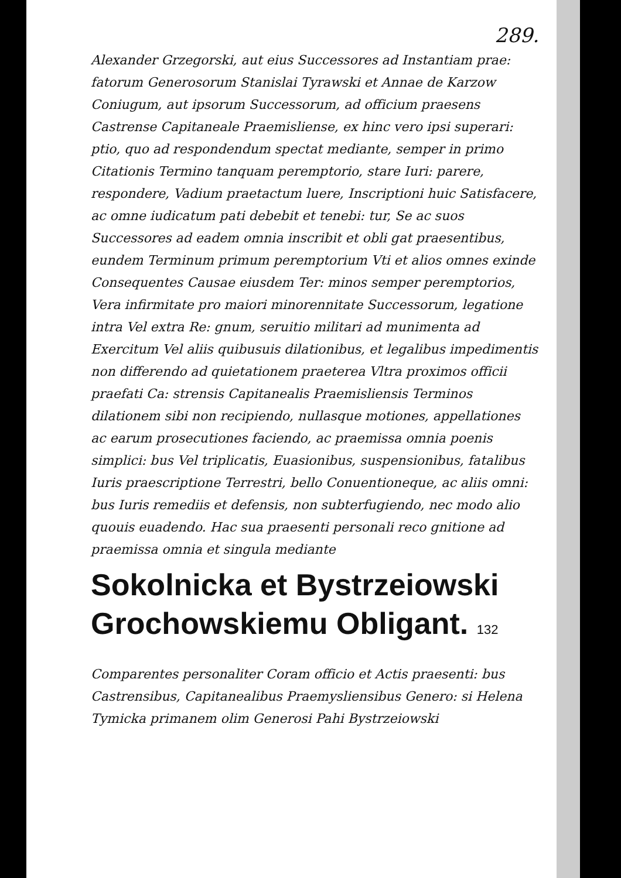289.
Alexander Grzegorski, aut eius Successores ad Instantiam prae: fatorum Generosorum Stanislai Tyrawski et Annae de Karzow Coniugum, aut ipsorum Successorum, ad officium praesens Castrense Capitaneale Praemisliense, ex hinc vero ipsi superari: ptio, quo ad respondendum spectat mediante, semper in primo Citationis Termino tanquam peremptorio, stare Iuri: parere, respondere, Vadium praetactum luere, Inscriptioni huic Satisfacere, ac omne iudicatum pati debebit et tenebi: tur, Se ac suos Successores ad eadem omnia inscribit et obli gat praesentibus, eundem Terminum primum peremptorium Vti et alios omnes exinde Consequentes Causae eiusdem Ter: minos semper peremptorios, Vera infirmitate pro maiori minorennitate Successorum, legatione intra Vel extra Re: gnum, seruitio militari ad munimenta ad Exercitum Vel aliis quibusuis dilationibus, et legalibus impedimentis non differendo ad quietationem praeterea Vltra proximos officii praefati Ca: strensis Capitanealis Praemisliensis Terminos dilationem sibi non recipiendo, nullasque motiones, appellationes ac earum prosecutiones faciendo, ac praemissa omnia poenis simplici: bus Vel triplicatis, Euasionibus, suspensionibus, fatalibus Iuris praescriptione Terrestri, bello Conuentioneque, ac aliis omni: bus Iuris remediis et defensis, non subterfugiendo, nec modo alio quouis euadendo. Hac sua praesenti personali reco gnitione ad praemissa omnia et singula mediante
Sokolnicka et Bystrzeiowski Grochowskiemu Obligant. 132
Comparentes personaliter Coram officio et Actis praesenti: bus Castrensibus, Capitanealibus Praemysliensibus Genero: si Helena Tymicka primanem olim Generosi Pahi Bystrzeiowski